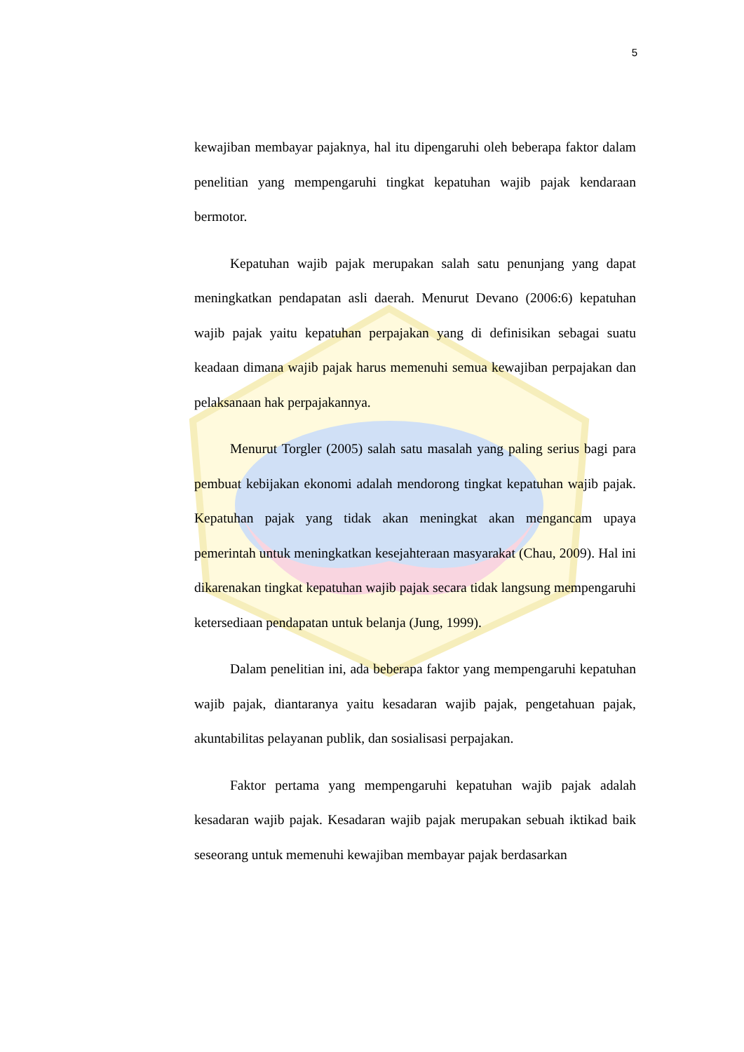5
kewajiban membayar pajaknya, hal itu dipengaruhi oleh beberapa faktor dalam penelitian yang mempengaruhi tingkat kepatuhan wajib pajak kendaraan bermotor.
Kepatuhan wajib pajak merupakan salah satu penunjang yang dapat meningkatkan pendapatan asli daerah. Menurut Devano (2006:6) kepatuhan wajib pajak yaitu kepatuhan perpajakan yang di definisikan sebagai suatu keadaan dimana wajib pajak harus memenuhi semua kewajiban perpajakan dan pelaksanaan hak perpajakannya.
Menurut Torgler (2005) salah satu masalah yang paling serius bagi para pembuat kebijakan ekonomi adalah mendorong tingkat kepatuhan wajib pajak. Kepatuhan pajak yang tidak akan meningkat akan mengancam upaya pemerintah untuk meningkatkan kesejahteraan masyarakat (Chau, 2009). Hal ini dikarenakan tingkat kepatuhan wajib pajak secara tidak langsung mempengaruhi ketersediaan pendapatan untuk belanja (Jung, 1999).
Dalam penelitian ini, ada beberapa faktor yang mempengaruhi kepatuhan wajib pajak, diantaranya yaitu kesadaran wajib pajak, pengetahuan pajak, akuntabilitas pelayanan publik, dan sosialisasi perpajakan.
Faktor pertama yang mempengaruhi kepatuhan wajib pajak adalah kesadaran wajib pajak. Kesadaran wajib pajak merupakan sebuah iktikad baik seseorang untuk memenuhi kewajiban membayar pajak berdasarkan